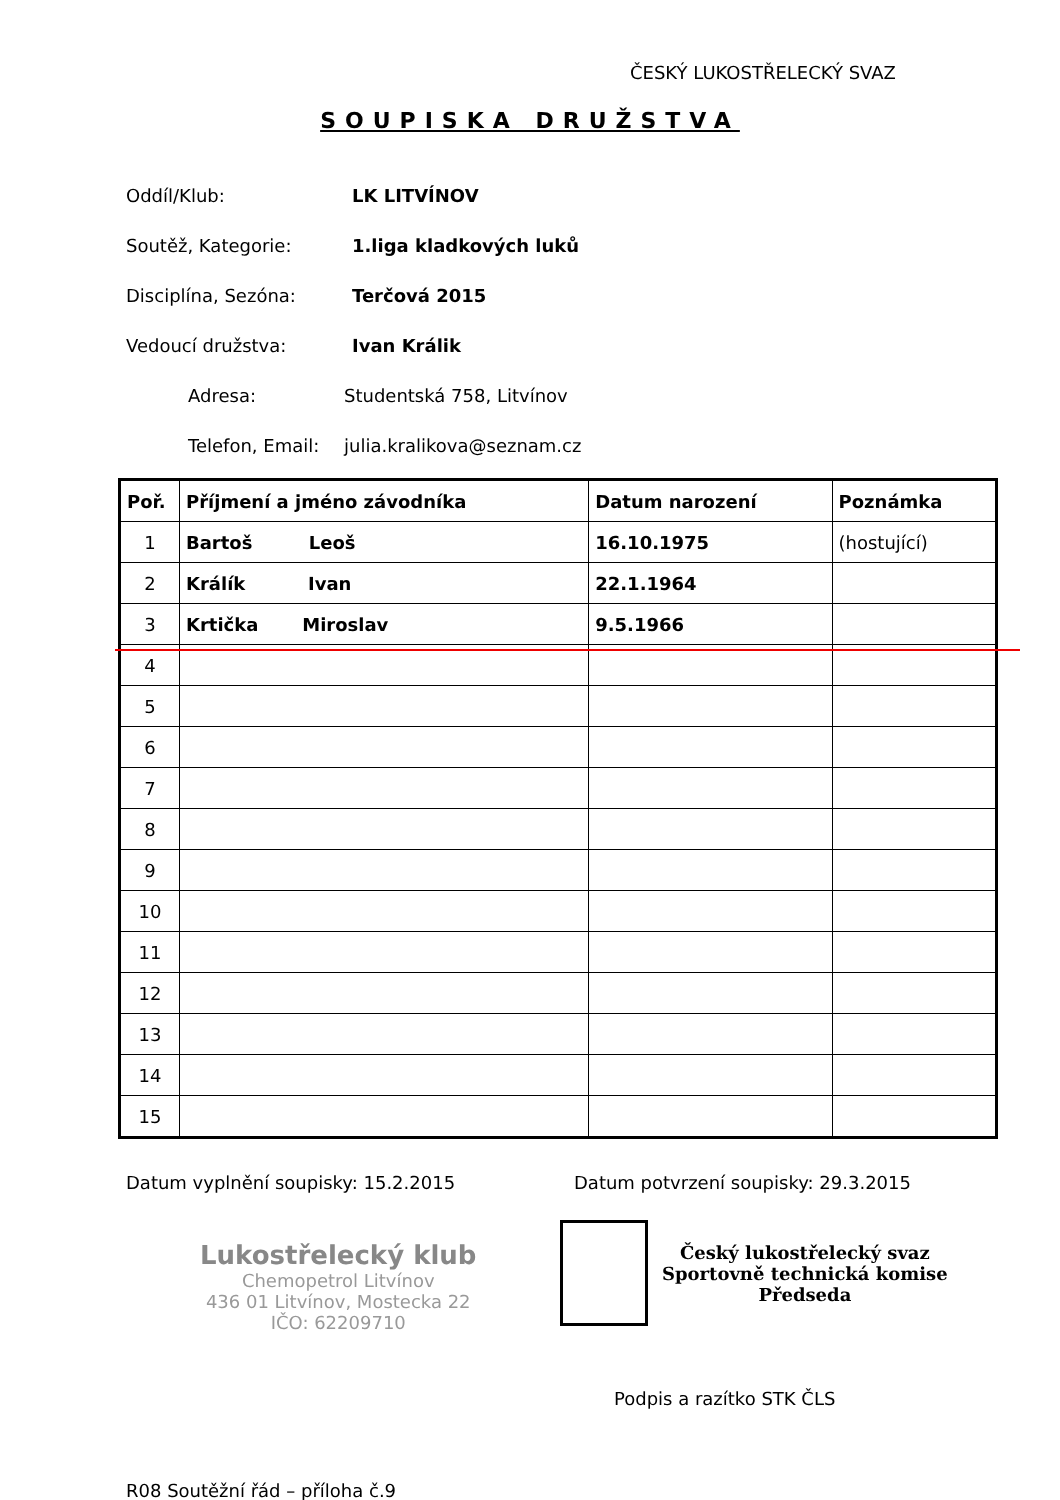ČESKÝ LUKOSTŘELECKÝ SVAZ
SOUPISKA DRUŽSTVA
Oddíl/Klub: LK LITVÍNOV
Soutěž, Kategorie: 1.liga kladkových luků
Disciplína, Sezóna: Terčová 2015
Vedoucí družstva: Ivan Králik
Adresa: Studentská 758, Litvínov
Telefon, Email: julia.kralikova@seznam.cz
| Poř. | Příjmení a jméno závodníka | Datum narození | Poznámka |
| --- | --- | --- | --- |
| 1 | Bartoš Leoš | 16.10.1975 | (hostující) |
| 2 | Králík Ivan | 22.1.1964 | |
| 3 | Krtička Miroslav | 9.5.1966 | |
| 4 | | | |
| 5 | | | |
| 6 | | | |
| 7 | | | |
| 8 | | | |
| 9 | | | |
| 10 | | | |
| 11 | | | |
| 12 | | | |
| 13 | | | |
| 14 | | | |
| 15 | | | |
Datum vyplnění soupisky: 15.2.2015
Datum potvrzení soupisky: 29.3.2015
Lukostřelecký klub
Chemopetrol Litvínov
436 01 Litvínov, Mostecka 22
IČO: 62209710
Český lukostřelecký svaz
Sportovně technická komise
Předseda
Podpis a razítko STK ČLS
R08 Soutěžní řád – příloha č.9